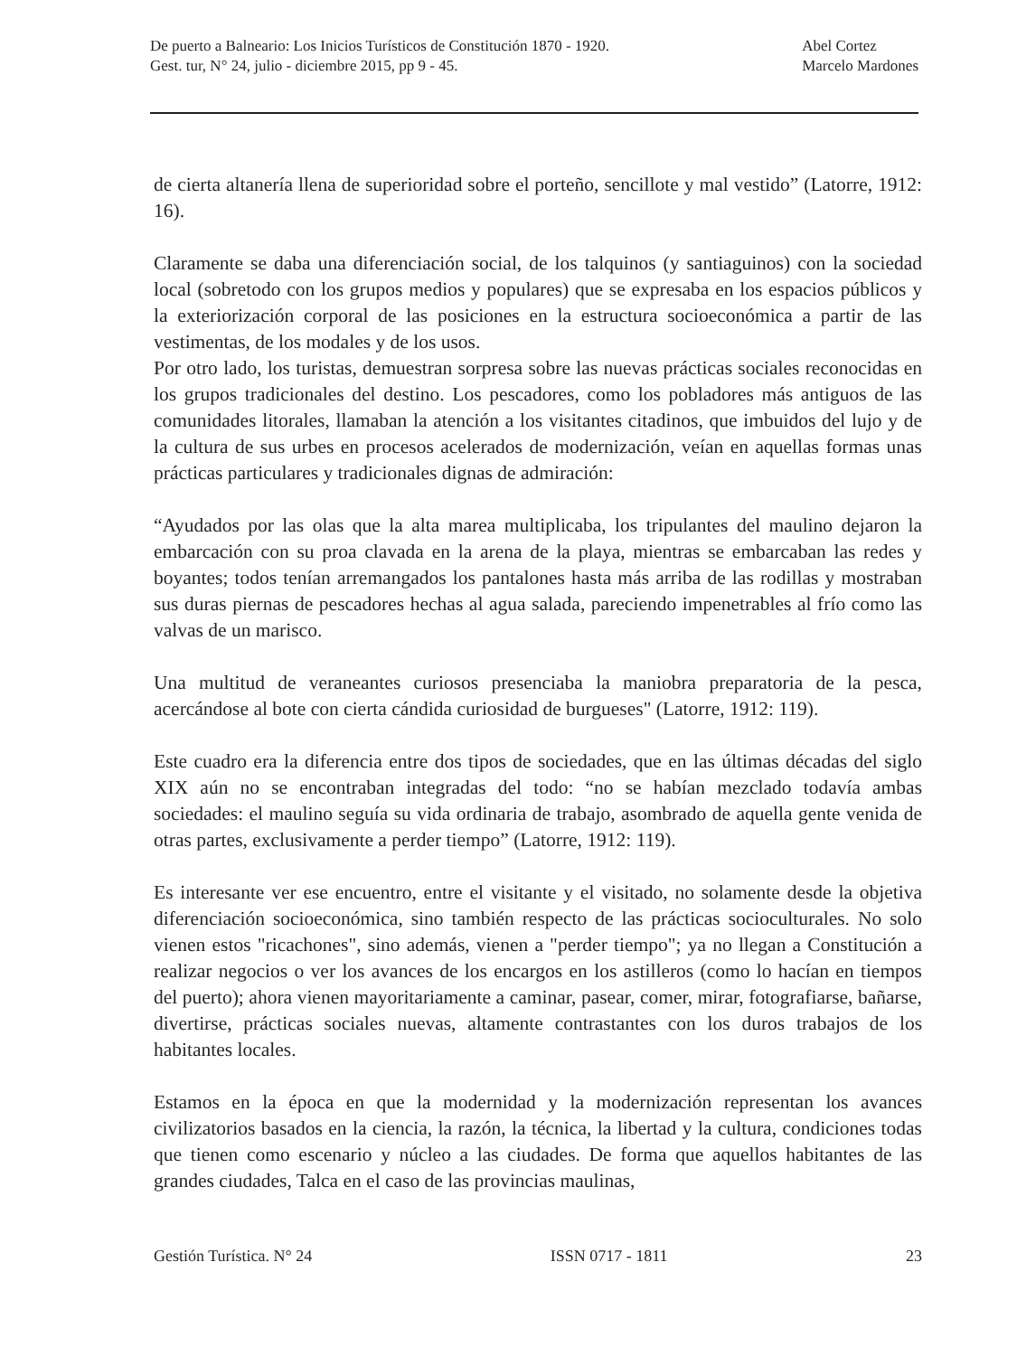De puerto a Balneario: Los Inicios Turísticos de Constitución 1870 - 1920.
Gest. tur, N° 24, julio - diciembre 2015, pp 9 - 45.
Abel Cortez
Marcelo Mardones
de cierta altanería llena de superioridad sobre el porteño, sencillote y mal vestido” (Latorre, 1912: 16).
Claramente se daba una diferenciación social, de los talquinos (y santiaguinos) con la sociedad local (sobretodo con los grupos medios y populares) que se expresaba en los espacios públicos y la exteriorización corporal de las posiciones en la estructura socioeconómica a partir de las vestimentas, de los modales y de los usos.
Por otro lado, los turistas, demuestran sorpresa sobre las nuevas prácticas sociales reconocidas en los grupos tradicionales del destino. Los pescadores, como los pobladores más antiguos de las comunidades litorales, llamaban la atención a los visitantes citadinos, que imbuidos del lujo y de la cultura de sus urbes en procesos acelerados de modernización, veían en aquellas formas unas prácticas particulares y tradicionales dignas de admiración:
“Ayudados por las olas que la alta marea multiplicaba, los tripulantes del maulino dejaron la embarcación con su proa clavada en la arena de la playa, mientras se embarcaban las redes y boyantes; todos tenían arremangados los pantalones hasta más arriba de las rodillas y mostraban sus duras piernas de pescadores hechas al agua salada, pareciendo impenetrables al frío como las valvas de un marisco.
Una multitud de veraneantes curiosos presenciaba la maniobra preparatoria de la pesca, acercándose al bote con cierta cándida curiosidad de burgueses" (Latorre, 1912: 119).
Este cuadro era la diferencia entre dos tipos de sociedades, que en las últimas décadas del siglo XIX aún no se encontraban integradas del todo: “no se habían mezclado todavía ambas sociedades: el maulino seguía su vida ordinaria de trabajo, asombrado de aquella gente venida de otras partes, exclusivamente a perder tiempo” (Latorre, 1912: 119).
Es interesante ver ese encuentro, entre el visitante y el visitado, no solamente desde la objetiva diferenciación socioeconómica, sino también respecto de las prácticas socioculturales. No solo vienen estos "ricachones", sino además, vienen a "perder tiempo"; ya no llegan a Constitución a realizar negocios o ver los avances de los encargos en los astilleros (como lo hacían en tiempos del puerto); ahora vienen mayoritariamente a caminar, pasear, comer, mirar, fotografiarse, bañarse, divertirse, prácticas sociales nuevas, altamente contrastantes con los duros trabajos de los habitantes locales.
Estamos en la época en que la modernidad y la modernización representan los avances civilizatorios basados en la ciencia, la razón, la técnica, la libertad y la cultura, condiciones todas que tienen como escenario y núcleo a las ciudades. De forma que aquellos habitantes de las grandes ciudades, Talca en el caso de las provincias maulinas,
Gestión Turística. N° 24 ISSN 0717 - 1811 23